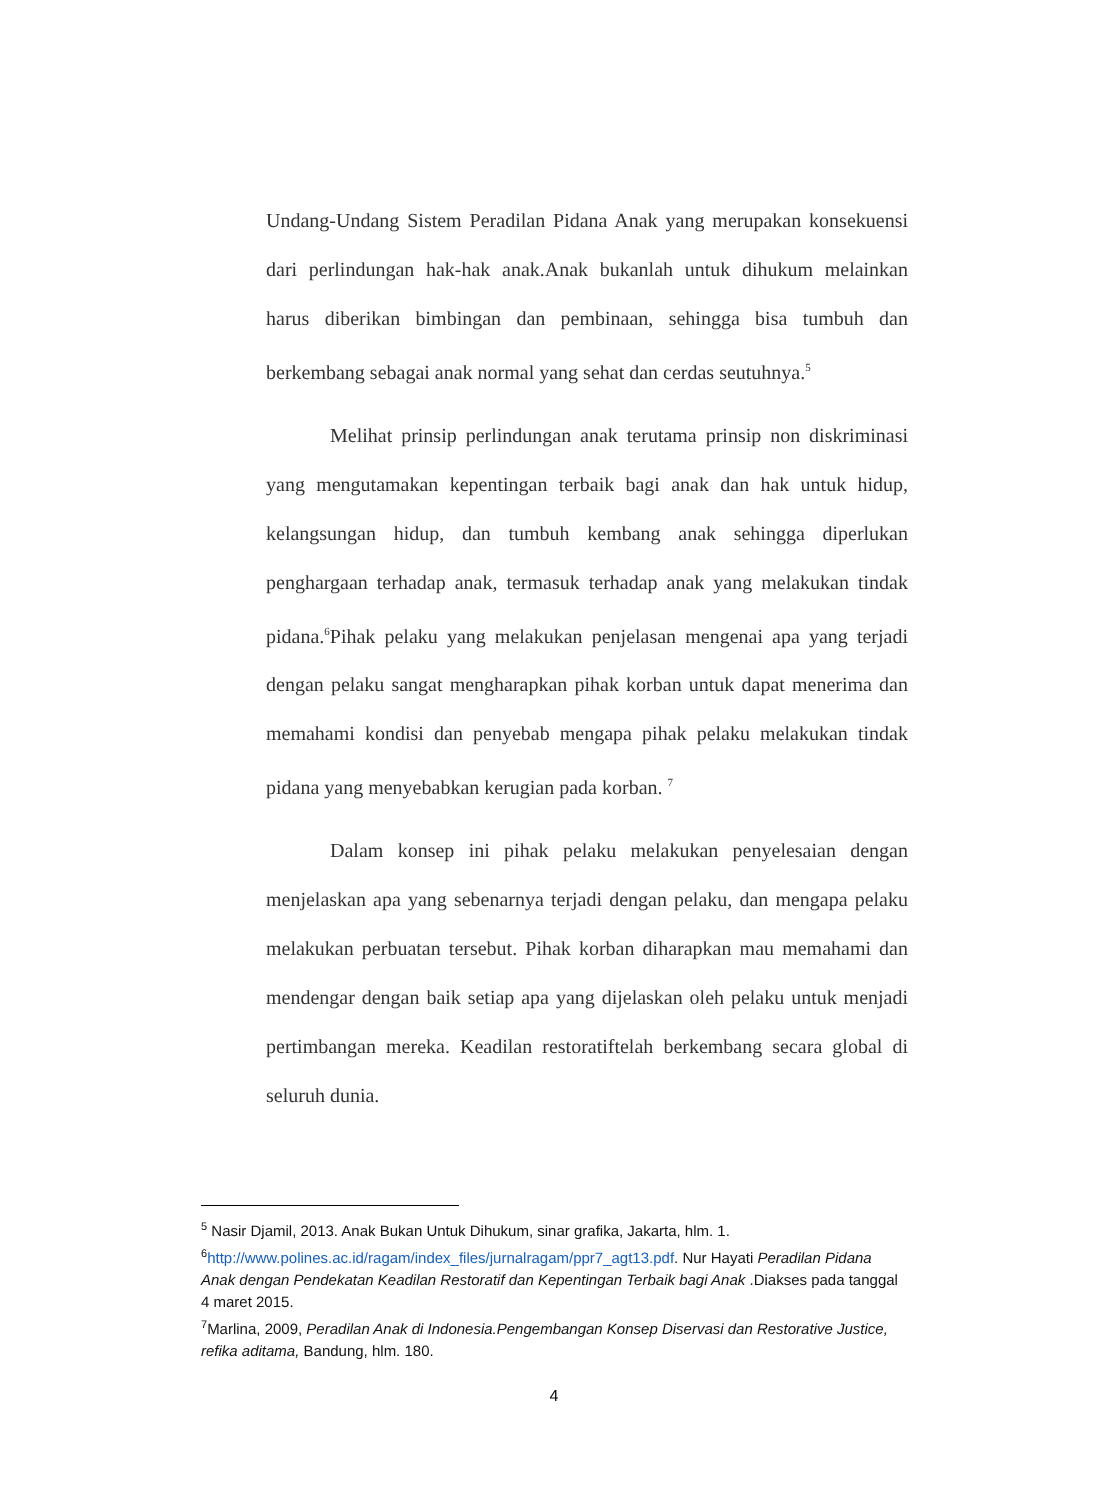Undang-Undang Sistem Peradilan Pidana Anak yang merupakan konsekuensi dari perlindungan hak-hak anak.Anak bukanlah untuk dihukum melainkan harus diberikan bimbingan dan pembinaan, sehingga bisa tumbuh dan berkembang sebagai anak normal yang sehat dan cerdas seutuhnya.<sup>5</sup>
Melihat prinsip perlindungan anak terutama prinsip non diskriminasi yang mengutamakan kepentingan terbaik bagi anak dan hak untuk hidup, kelangsungan hidup, dan tumbuh kembang anak sehingga diperlukan penghargaan terhadap anak, termasuk terhadap anak yang melakukan tindak pidana.<sup>6</sup>Pihak pelaku yang melakukan penjelasan mengenai apa yang terjadi dengan pelaku sangat mengharapkan pihak korban untuk dapat menerima dan memahami kondisi dan penyebab mengapa pihak pelaku melakukan tindak pidana yang menyebabkan kerugian pada korban. <sup>7</sup>
Dalam konsep ini pihak pelaku melakukan penyelesaian dengan menjelaskan apa yang sebenarnya terjadi dengan pelaku, dan mengapa pelaku melakukan perbuatan tersebut. Pihak korban diharapkan mau memahami dan mendengar dengan baik setiap apa yang dijelaskan oleh pelaku untuk menjadi pertimbangan mereka. Keadilan restoratiftelah berkembang secara global di seluruh dunia.
<sup>5</sup> Nasir Djamil, 2013. Anak Bukan Untuk Dihukum, sinar grafika, Jakarta, hlm. 1.
<sup>6</sup> http://www.polines.ac.id/ragam/index_files/jurnalragam/ppr7_agt13.pdf. Nur Hayati Peradilan Pidana Anak dengan Pendekatan Keadilan Restoratif dan Kepentingan Terbaik bagi Anak .Diakses pada tanggal 4 maret 2015.
<sup>7</sup> Marlina, 2009, Peradilan Anak di Indonesia.Pengembangan Konsep Diservasi dan Restorative Justice, refika aditama, Bandung, hlm. 180.
4